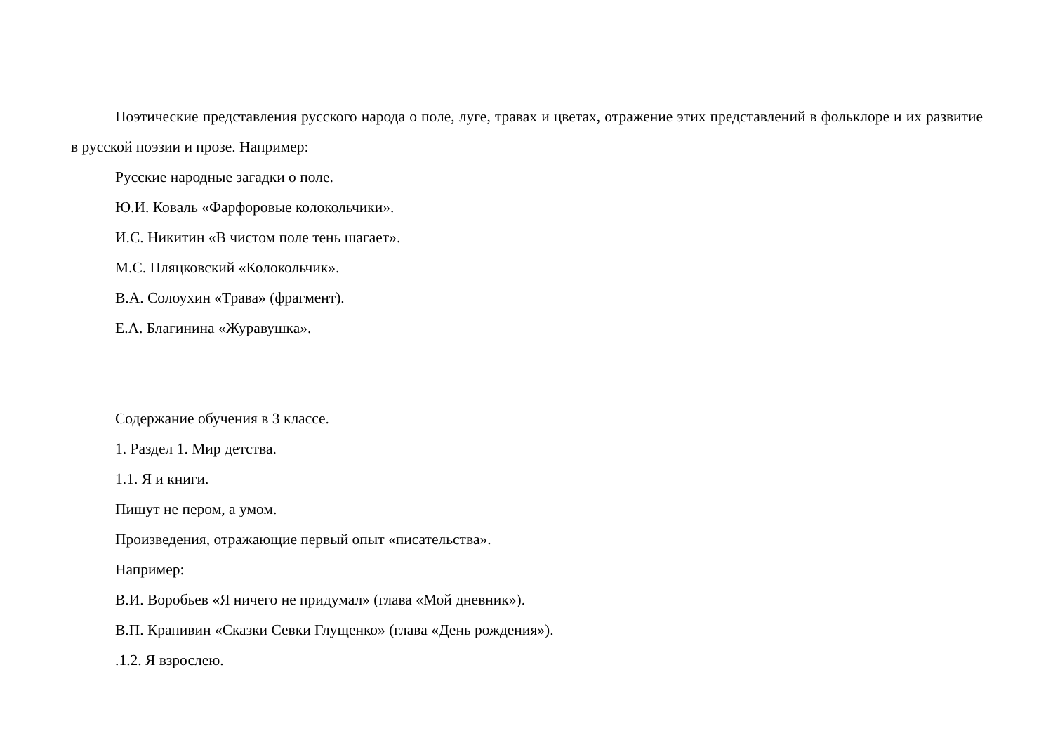Поэтические представления русского народа о поле, луге, травах и цветах, отражение этих представлений в фольклоре и их развитие в русской поэзии и прозе. Например:
Русские народные загадки о поле.
Ю.И. Коваль «Фарфоровые колокольчики».
И.С. Никитин «В чистом поле тень шагает».
М.С. Пляцковский «Колокольчик».
В.А. Солоухин «Трава» (фрагмент).
Е.А. Благинина «Журавушка».
Содержание обучения в 3 классе.
1. Раздел 1. Мир детства.
1.1. Я и книги.
Пишут не пером, а умом.
Произведения, отражающие первый опыт «писательства».
Например:
В.И. Воробьев «Я ничего не придумал» (глава «Мой дневник»).
В.П. Крапивин «Сказки Севки Глущенко» (глава «День рождения»).
.1.2. Я взрослею.